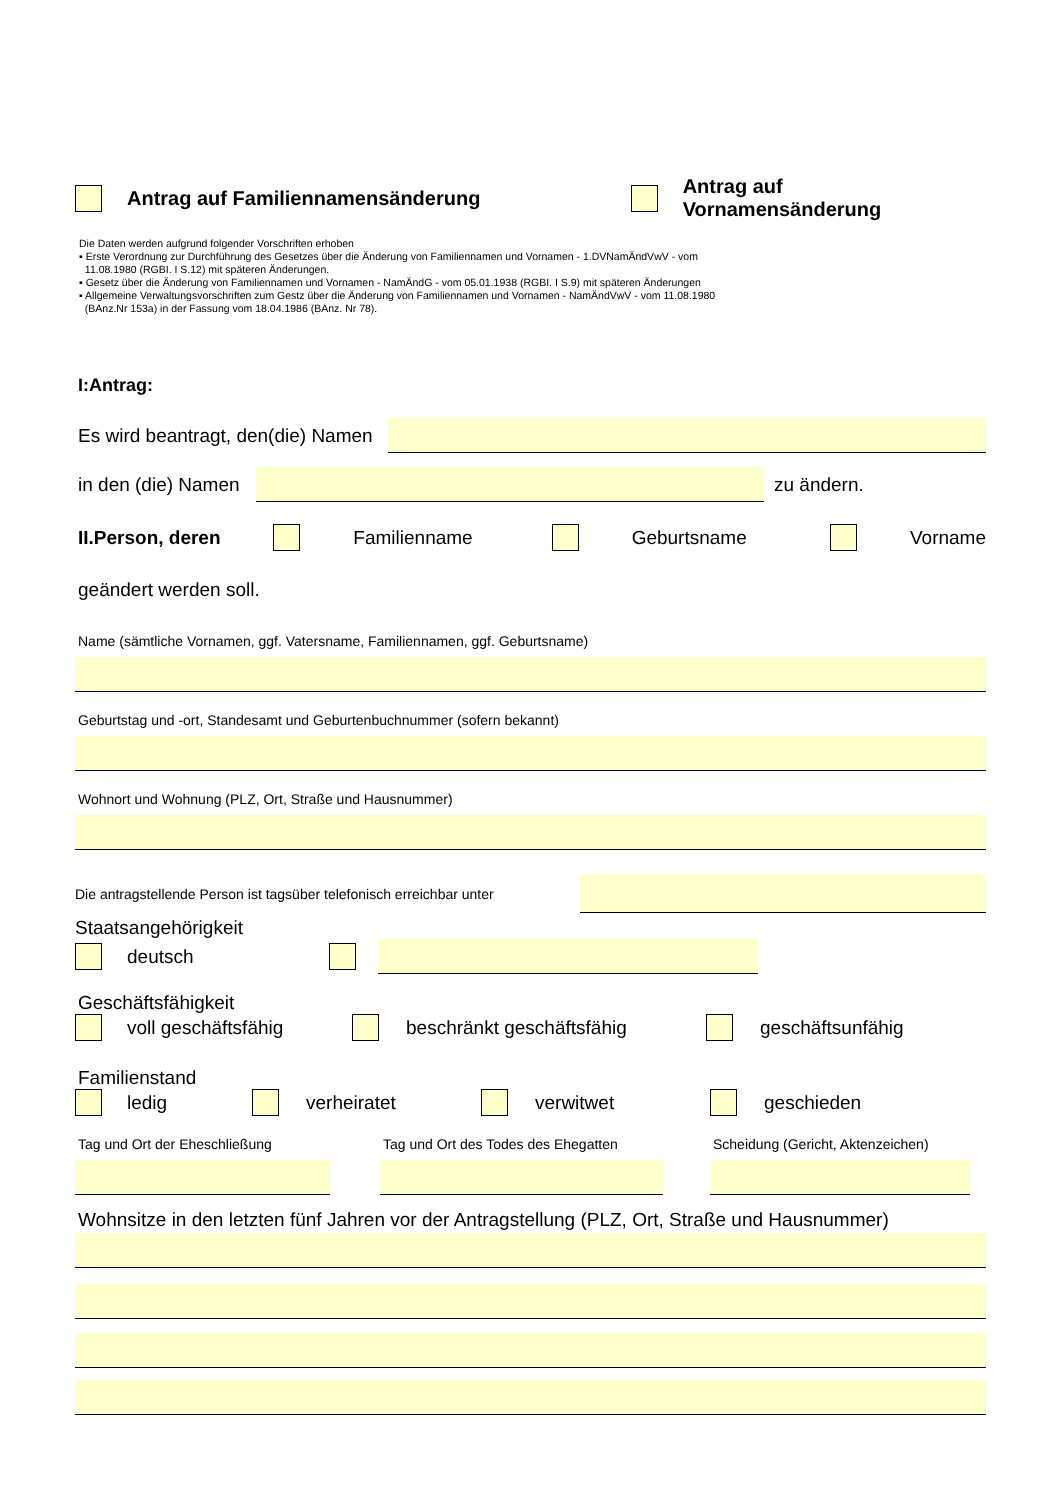Antrag auf Familiennamensänderung Antrag auf Vornamensänderung
Die Daten werden aufgrund folgender Vorschriften erhoben
▪ Erste Verordnung zur Durchführung des Gesetzes über die Änderung von Familiennamen und Vornamen - 1.DVNamÄndVwV - vom
11.08.1980 (RGBI. I S.12) mit späteren Änderungen.
▪ Gesetz über die Änderung von Familiennamen und Vornamen - NamÄndG - vom 05.01.1938 (RGBI. I S.9) mit späteren Änderungen
▪ Allgemeine Verwaltungsvorschriften zum Gestz über die Änderung von Familiennamen und Vornamen - NamÄndVwV - vom 11.08.1980
(BAnz.Nr 153a) in der Fassung vom 18.04.1986 (BAnz. Nr 78).
I:Antrag:
Es wird beantragt, den(die) Namen
in den (die) Namen
zu ändern.
II.Person, deren Familienname Geburtsname Vorname
geändert werden soll.
Name (sämtliche Vornamen, ggf. Vatersname, Familiennamen, ggf. Geburtsname)
Geburtstag und -ort, Standesamt und Geburtenbuchnummer (sofern bekannt)
Wohnort und Wohnung (PLZ, Ort, Straße und Hausnummer)
Die antragstellende Person ist tagsüber telefonisch erreichbar unter
Staatsangehörigkeit
deutsch
Geschäftsfähigkeit
voll geschäftsfähig beschränkt geschäftsfähig geschäftsunfähig
Familienstand
ledig verheiratet verwitwet geschieden
Tag und Ort der Eheschließung
Tag und Ort des Todes des Ehegatten
Scheidung (Gericht, Aktenzeichen)
Wohnsitze in den letzten fünf Jahren vor der Antragstellung (PLZ, Ort, Straße und Hausnummer)